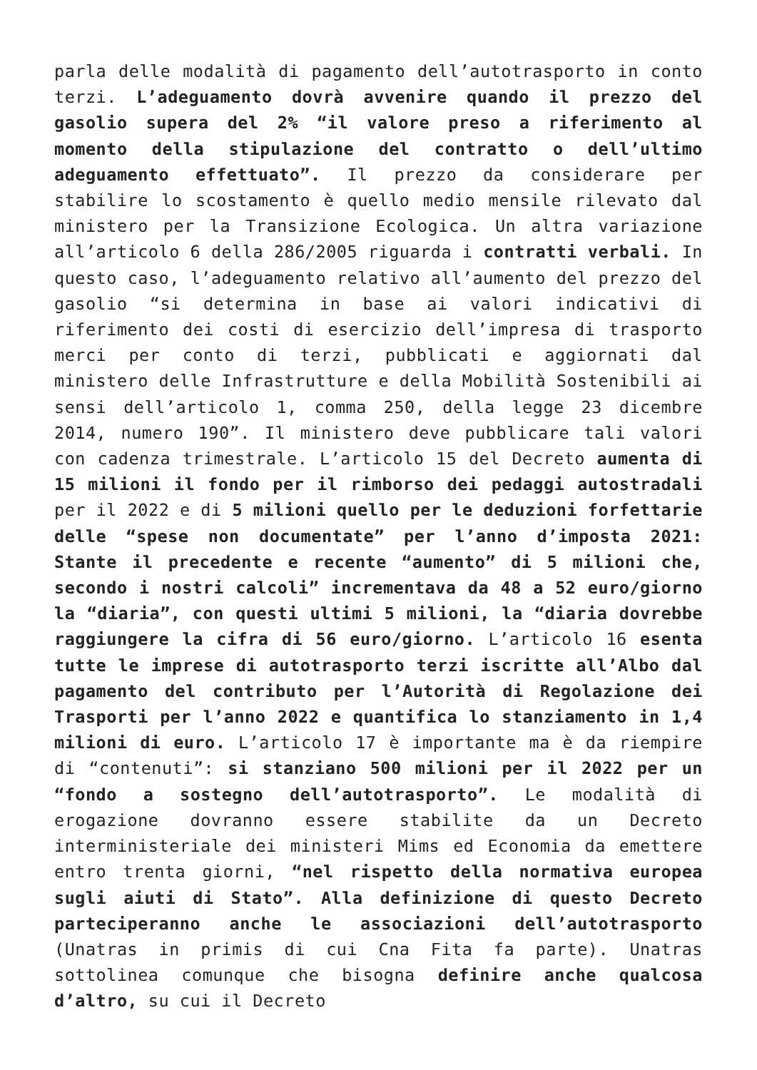parla delle modalità di pagamento dell’autotrasporto in conto terzi. L’adeguamento dovrà avvenire quando il prezzo del gasolio supera del 2% “il valore preso a riferimento al momento della stipulazione del contratto o dell’ultimo adeguamento effettuato”. Il prezzo da considerare per stabilire lo scostamento è quello medio mensile rilevato dal ministero per la Transizione Ecologica. Un altra variazione all’articolo 6 della 286/2005 riguarda i contratti verbali. In questo caso, l’adeguamento relativo all’aumento del prezzo del gasolio “si determina in base ai valori indicativi di riferimento dei costi di esercizio dell’impresa di trasporto merci per conto di terzi, pubblicati e aggiornati dal ministero delle Infrastrutture e della Mobilità Sostenibili ai sensi dell’articolo 1, comma 250, della legge 23 dicembre 2014, numero 190”. Il ministero deve pubblicare tali valori con cadenza trimestrale. L’articolo 15 del Decreto aumenta di 15 milioni il fondo per il rimborso dei pedaggi autostradali per il 2022 e di 5 milioni quello per le deduzioni forfettarie delle “spese non documentate” per l’anno d’imposta 2021: Stante il precedente e recente “aumento” di 5 milioni che, secondo i nostri calcoli” incrementava da 48 a 52 euro/giorno la “diaria”, con questi ultimi 5 milioni, la “diaria dovrebbe raggiungere la cifra di 56 euro/giorno. L’articolo 16 esenta tutte le imprese di autotrasporto terzi iscritte all’Albo dal pagamento del contributo per l’Autorità di Regolazione dei Trasporti per l’anno 2022 e quantifica lo stanziamento in 1,4 milioni di euro. L’articolo 17 è importante ma è da riempire di “contenuti”: si stanziano 500 milioni per il 2022 per un “fondo a sostegno dell’autotrasporto”. Le modalità di erogazione dovranno essere stabilite da un Decreto interministeriale dei ministeri Mims ed Economia da emettere entro trenta giorni, “nel rispetto della normativa europea sugli aiuti di Stato”. Alla definizione di questo Decreto parteciperanno anche le associazioni dell’autotrasporto (Unatras in primis di cui Cna Fita fa parte). Unatras sottolinea comunque che bisogna definire anche qualcosa d’altro, su cui il Decreto